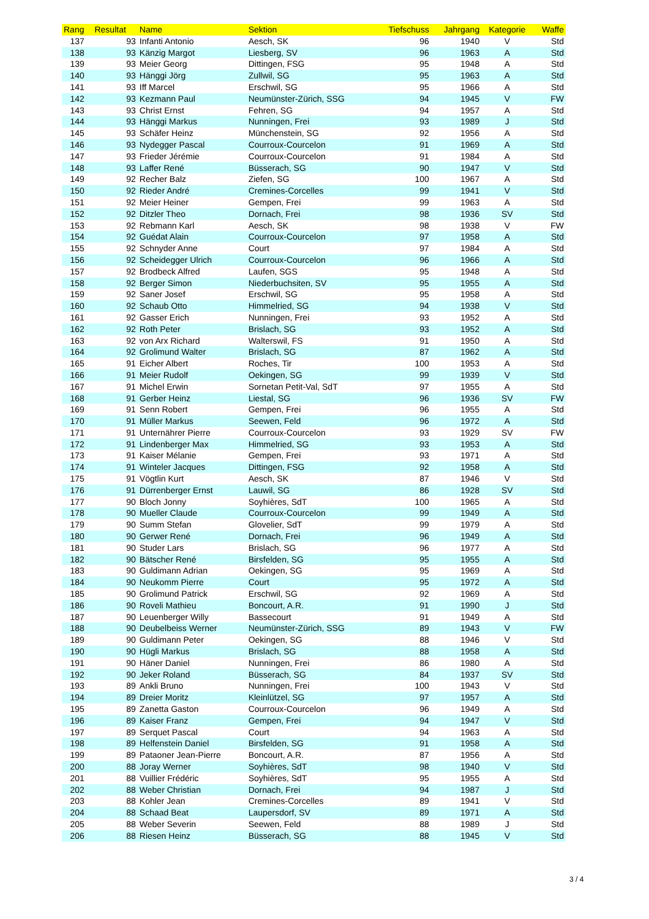| Rang | Resultat | Name | Sektion | Tiefschuss | Jahrgang | Kategorie | Waffe |
| --- | --- | --- | --- | --- | --- | --- | --- |
| 137 | 93 | Infanti Antonio | Aesch, SK | 96 | 1940 | V | Std |
| 138 | 93 | Känzig Margot | Liesberg, SV | 96 | 1963 | A | Std |
| 139 | 93 | Meier Georg | Dittingen, FSG | 95 | 1948 | A | Std |
| 140 | 93 | Hänggi Jörg | Zullwil, SG | 95 | 1963 | A | Std |
| 141 | 93 | Iff Marcel | Erschwil, SG | 95 | 1966 | A | Std |
| 142 | 93 | Kezmann Paul | Neumünster-Zürich, SSG | 94 | 1945 | V | FW |
| 143 | 93 | Christ Ernst | Fehren, SG | 94 | 1957 | A | Std |
| 144 | 93 | Hänggi Markus | Nunningen, Frei | 93 | 1989 | J | Std |
| 145 | 93 | Schäfer Heinz | Münchenstein, SG | 92 | 1956 | A | Std |
| 146 | 93 | Nydegger Pascal | Courroux-Courcelon | 91 | 1969 | A | Std |
| 147 | 93 | Frieder Jérémie | Courroux-Courcelon | 91 | 1984 | A | Std |
| 148 | 93 | Laffer René | Büsserach, SG | 90 | 1947 | V | Std |
| 149 | 92 | Recher Balz | Ziefen, SG | 100 | 1967 | A | Std |
| 150 | 92 | Rieder André | Cremines-Corcelles | 99 | 1941 | V | Std |
| 151 | 92 | Meier Heiner | Gempen, Frei | 99 | 1963 | A | Std |
| 152 | 92 | Ditzler Theo | Dornach, Frei | 98 | 1936 | SV | Std |
| 153 | 92 | Rebmann Karl | Aesch, SK | 98 | 1938 | V | FW |
| 154 | 92 | Guédat Alain | Courroux-Courcelon | 97 | 1958 | A | Std |
| 155 | 92 | Schnyder Anne | Court | 97 | 1984 | A | Std |
| 156 | 92 | Scheidegger Ulrich | Courroux-Courcelon | 96 | 1966 | A | Std |
| 157 | 92 | Brodbeck Alfred | Laufen, SGS | 95 | 1948 | A | Std |
| 158 | 92 | Berger Simon | Niederbuchsiten, SV | 95 | 1955 | A | Std |
| 159 | 92 | Saner Josef | Erschwil, SG | 95 | 1958 | A | Std |
| 160 | 92 | Schaub Otto | Himmelried, SG | 94 | 1938 | V | Std |
| 161 | 92 | Gasser Erich | Nunningen, Frei | 93 | 1952 | A | Std |
| 162 | 92 | Roth Peter | Brislach, SG | 93 | 1952 | A | Std |
| 163 | 92 | von Arx Richard | Walterswil, FS | 91 | 1950 | A | Std |
| 164 | 92 | Grolimund Walter | Brislach, SG | 87 | 1962 | A | Std |
| 165 | 91 | Eicher Albert | Roches, Tir | 100 | 1953 | A | Std |
| 166 | 91 | Meier Rudolf | Oekingen, SG | 99 | 1939 | V | Std |
| 167 | 91 | Michel Erwin | Sornetan Petit-Val, SdT | 97 | 1955 | A | Std |
| 168 | 91 | Gerber Heinz | Liestal, SG | 96 | 1936 | SV | FW |
| 169 | 91 | Senn Robert | Gempen, Frei | 96 | 1955 | A | Std |
| 170 | 91 | Müller Markus | Seewen, Feld | 96 | 1972 | A | Std |
| 171 | 91 | Unternährer Pierre | Courroux-Courcelon | 93 | 1929 | SV | FW |
| 172 | 91 | Lindenberger Max | Himmelried, SG | 93 | 1953 | A | Std |
| 173 | 91 | Kaiser Mélanie | Gempen, Frei | 93 | 1971 | A | Std |
| 174 | 91 | Winteler Jacques | Dittingen, FSG | 92 | 1958 | A | Std |
| 175 | 91 | Vögtlin Kurt | Aesch, SK | 87 | 1946 | V | Std |
| 176 | 91 | Dürrenberger Ernst | Lauwil, SG | 86 | 1928 | SV | Std |
| 177 | 90 | Bloch Jonny | Soyhières, SdT | 100 | 1965 | A | Std |
| 178 | 90 | Mueller Claude | Courroux-Courcelon | 99 | 1949 | A | Std |
| 179 | 90 | Summ Stefan | Glovelier, SdT | 99 | 1979 | A | Std |
| 180 | 90 | Gerwer René | Dornach, Frei | 96 | 1949 | A | Std |
| 181 | 90 | Studer Lars | Brislach, SG | 96 | 1977 | A | Std |
| 182 | 90 | Bätscher René | Birsfelden, SG | 95 | 1955 | A | Std |
| 183 | 90 | Guldimann Adrian | Oekingen, SG | 95 | 1969 | A | Std |
| 184 | 90 | Neukomm Pierre | Court | 95 | 1972 | A | Std |
| 185 | 90 | Grolimund Patrick | Erschwil, SG | 92 | 1969 | A | Std |
| 186 | 90 | Roveli Mathieu | Boncourt, A.R. | 91 | 1990 | J | Std |
| 187 | 90 | Leuenberger Willy | Bassecourt | 91 | 1949 | A | Std |
| 188 | 90 | Deubelbeiss Werner | Neumünster-Zürich, SSG | 89 | 1943 | V | FW |
| 189 | 90 | Guldimann Peter | Oekingen, SG | 88 | 1946 | V | Std |
| 190 | 90 | Hügli Markus | Brislach, SG | 88 | 1958 | A | Std |
| 191 | 90 | Häner Daniel | Nunningen, Frei | 86 | 1980 | A | Std |
| 192 | 90 | Jeker Roland | Büsserach, SG | 84 | 1937 | SV | Std |
| 193 | 89 | Ankli Bruno | Nunningen, Frei | 100 | 1943 | V | Std |
| 194 | 89 | Dreier Moritz | Kleinlützel, SG | 97 | 1957 | A | Std |
| 195 | 89 | Zanetta Gaston | Courroux-Courcelon | 96 | 1949 | A | Std |
| 196 | 89 | Kaiser Franz | Gempen, Frei | 94 | 1947 | V | Std |
| 197 | 89 | Serquet Pascal | Court | 94 | 1963 | A | Std |
| 198 | 89 | Helfenstein Daniel | Birsfelden, SG | 91 | 1958 | A | Std |
| 199 | 89 | Pataoner Jean-Pierre | Boncourt, A.R. | 87 | 1956 | A | Std |
| 200 | 88 | Joray Werner | Soyhières, SdT | 98 | 1940 | V | Std |
| 201 | 88 | Vuillier Frédéric | Soyhières, SdT | 95 | 1955 | A | Std |
| 202 | 88 | Weber Christian | Dornach, Frei | 94 | 1987 | J | Std |
| 203 | 88 | Kohler Jean | Cremines-Corcelles | 89 | 1941 | V | Std |
| 204 | 88 | Schaad Beat | Laupersdorf, SV | 89 | 1971 | A | Std |
| 205 | 88 | Weber Severin | Seewen, Feld | 88 | 1989 | J | Std |
| 206 | 88 | Riesen Heinz | Büsserach, SG | 88 | 1945 | V | Std |
3 / 4